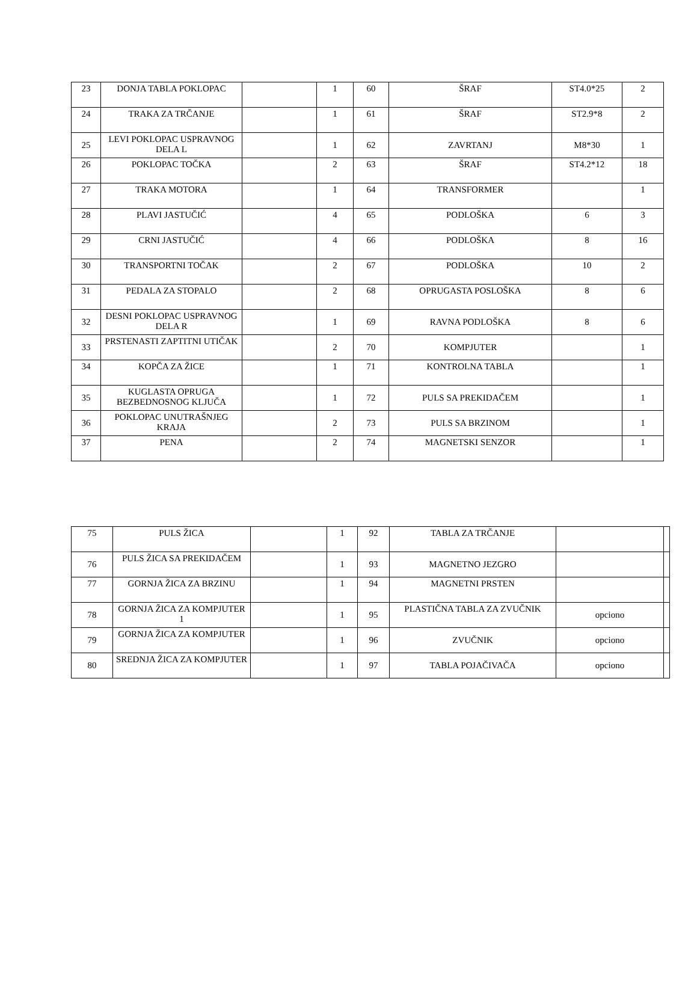| 23 | DONJA TABLA POKLOPAC | | 1 | 60 | ŠRAF | ST4.0*25 | 2 |
| 24 | TRAKA ZA TRČANJE | | 1 | 61 | ŠRAF | ST2.9*8 | 2 |
| 25 | LEVI POKLOPAC USPRAVNOG DELA L | | 1 | 62 | ZAVRTANJ | M8*30 | 1 |
| 26 | POKLOPAC TOČKA | | 2 | 63 | ŠRAF | ST4.2*12 | 18 |
| 27 | TRAKA MOTORA | | 1 | 64 | TRANSFORMER | | 1 |
| 28 | PLAVI JASTUČIĆ | | 4 | 65 | PODLOŠKA | 6 | 3 |
| 29 | CRNI JASTUČIĆ | | 4 | 66 | PODLOŠKA | 8 | 16 |
| 30 | TRANSPORTNI TOČAK | | 2 | 67 | PODLOŠKA | 10 | 2 |
| 31 | PEDALA ZA STOPALO | | 2 | 68 | OPRUGASTA POSLOŠKA | 8 | 6 |
| 32 | DESNI POKLOPAC USPRAVNOG DELA R | | 1 | 69 | RAVNA PODLOŠKA | 8 | 6 |
| 33 | PRSTENASTI ZAPTITNI UTIČAK | | 2 | 70 | KOMPJUTER | | 1 |
| 34 | KOPČA ZA ŽICE | | 1 | 71 | KONTROLNA TABLA | | 1 |
| 35 | KUGLASTA OPRUGA BEZBEDNOSNOG KLJUČA | | 1 | 72 | PULS SA PREKIDAČEM | | 1 |
| 36 | POKLOPAC UNUTRAŠNJEG KRAJA | | 2 | 73 | PULS SA BRZINOM | | 1 |
| 37 | PENA | | 2 | 74 | MAGNETSKI SENZOR | | 1 |
| 75 | PULS ŽICA | | 1 | 92 | TABLA ZA TRČANJE | | |
| 76 | PULS ŽICA SA PREKIDAČEM | | 1 | 93 | MAGNETNO JEZGRO | | |
| 77 | GORNJA ŽICA ZA BRZINU | | 1 | 94 | MAGNETNI PRSTEN | | |
| 78 | GORNJA ŽICA ZA KOMPJUTER 1 | | 1 | 95 | PLASTIČNA TABLA ZA ZVUČNIK | opciono | |
| 79 | GORNJA ŽICA ZA KOMPJUTER | | 1 | 96 | ZVUČNIK | opciono | |
| 80 | SREDNJA ŽICA ZA KOMPJUTER | | 1 | 97 | TABLA POJAČIVAČA | opciono | |